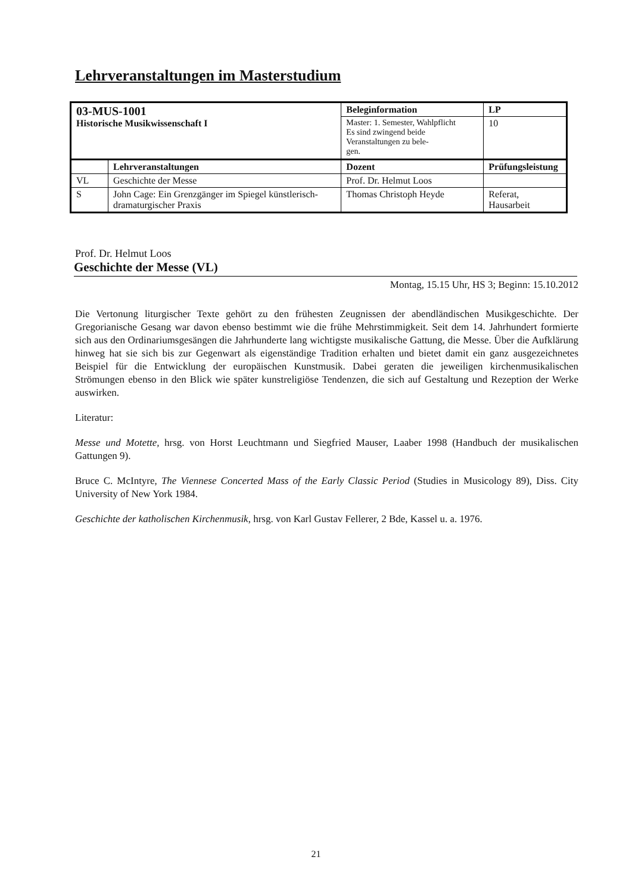Lehrveranstaltungen im Masterstudium
| 03-MUS-1001 Historische Musikwissenschaft I | | Beleginformation | | LP |
| | | Master: 1. Semester, Wahlpflicht Es sind zwingend beide Veranstaltungen zu bele- gen. | | 10 |
| | Lehrveranstaltungen | Dozent | Prüfungsleistung | |
| VL | Geschichte der Messe | Prof. Dr. Helmut Loos | | |
| S | John Cage: Ein Grenzgänger im Spiegel künstlerisch-dramaturgischer Praxis | Thomas Christoph Heyde | Referat, Hausarbeit | |
Prof. Dr. Helmut Loos
Geschichte der Messe (VL)
Montag, 15.15 Uhr, HS 3; Beginn: 15.10.2012
Die Vertonung liturgischer Texte gehört zu den frühesten Zeugnissen der abendländischen Musikgeschichte. Der Gregorianische Gesang war davon ebenso bestimmt wie die frühe Mehrstimmigkeit. Seit dem 14. Jahrhundert formierte sich aus den Ordinariumsgesängen die Jahrhunderte lang wichtigste musikalische Gattung, die Messe. Über die Aufklärung hinweg hat sie sich bis zur Gegenwart als eigenständige Tradition erhalten und bietet damit ein ganz ausgezeichnetes Beispiel für die Entwicklung der europäischen Kunstmusik. Dabei geraten die jeweiligen kirchenmusikalischen Strömungen ebenso in den Blick wie später kunstreligiöse Tendenzen, die sich auf Gestaltung und Rezeption der Werke auswirken.
Literatur:
Messe und Motette, hrsg. von Horst Leuchtmann und Siegfried Mauser, Laaber 1998 (Handbuch der musikalischen Gattungen 9).
Bruce C. McIntyre, The Viennese Concerted Mass of the Early Classic Period (Studies in Musicology 89), Diss. City University of New York 1984.
Geschichte der katholischen Kirchenmusik, hrsg. von Karl Gustav Fellerer, 2 Bde, Kassel u. a. 1976.
21